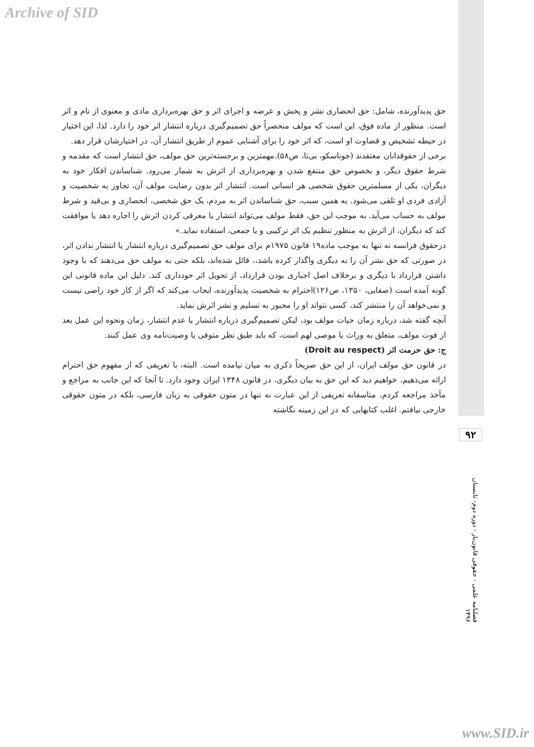Archive of SID
حق پدیدآورنده، شامل: حق انحصاری نشر و پخش و عرضه و اجرای اثر و حق بهره‌برداری مادی و معنوی از نام و اثر است. منظور از ماده فوق، این است که مولف منحصراً حق تصمیم‌گیری درباره انتشار اثر خود را دارد. لذا، این اختیار در حیطه تشخیص و قضاوت او است، که اثر خود را برای آشنایی عموم از طریق انتشار آن، در اختیارشان قرار دهد.
برخی از حقوقدانان معتقدند (جوناسکو، بی‌تا، ص۵۸).مهمترین و برجسته‌ترین حق مولف، حق انتشار است که مقدمه و شرط حقوق دیگر، و بخصوص حق منتفع شدن و بهره‌برداری از اثرش به شمار می‌رود. شناساندن افکار خود به دیگران، یکی از مسلمترین حقوق شخصی هر انسانی است. انتشار اثر بدون رضایت مولف آن، تجاوز به شخصیت و آزادی فردی او تلقی می‌شود. به همین سبب، حق شناساندن اثر به مردم، یک حق شخصی، انحصاری و بی‌قید و شرط مولف به حساب می‌آید. به موجب این حق، فقط مولف می‌تواند انتشار یا معرفی کردن اثرش را اجاره دهد یا موافقت کند که دیگران، از اثرش به منظور تنظیم یک اثر ترکیبی و یا جمعی، استفاده نماید.»
درحقوق فرانسه نه تنها به موجب ماده۱۹ قانون ۱۹۷۵م برای مولف حق تصمیم‌گیری درباره انتشار یا انتشار ندادن اثر، در صورتی که حق نشر آن را به دیگری واگذار کرده باشد،، قائل شده‌اند، بلکه حتی به مولف حق می‌دهند که با وجود داشتن قرارداد با دیگری و برخلاف اصل اجباری بودن قرارداد، از تحویل اثر خودداری کند. دلیل این ماده قانونی این گونه آمده است (صفایی، ۱۳۵۰، ص۱۲۶)احترام به شخصیت پدیدآورنده، ایجاب می‌کند که اگر از کار خود راضی نیست و نمی‌خواهد آن را منتشر کند، کسی نتواند او را مجبور به تسلیم و نشر اثرش نماید.
آنچه گفته شد، درباره زمان حیات مولف بود، لیکن تصمیم‌گیری درباره انتشار یا عدم انتشار، زمان ونحوه این عمل بعد از فوت مولف، متعلق به وراث یا موصی لهم است، که باید طبق نظر متوفی یا وصیت‌نامه وی عمل کنند.
ج: حق حرمت اثر (Droit au respect)
در قانون حق مولف ایران، از این حق صریحاً ذکری به میان نیامده است. البته، با تعریفی که از مفهوم حق احترام ارائه می‌دهیم، خواهیم دید که این حق به بیان دیگری، در قانون ۱۳۴۸ ایران وجود دارد. تا آنجا که این جانب به مراجع و مآخذ مراجعه کردم، متاسفانه تعریفی از این عبارت نه تنها در متون حقوقی به زبان فارسی، بلکه در متون حقوقی خارجی نیافتم. اغلب کتابهایی که در این زمینه نگاشته
۹۲
فصلنامه علمی - حقوقی قانون‌یار - دوره دوم- تابستان ۱۳۹۶
www.SID.ir